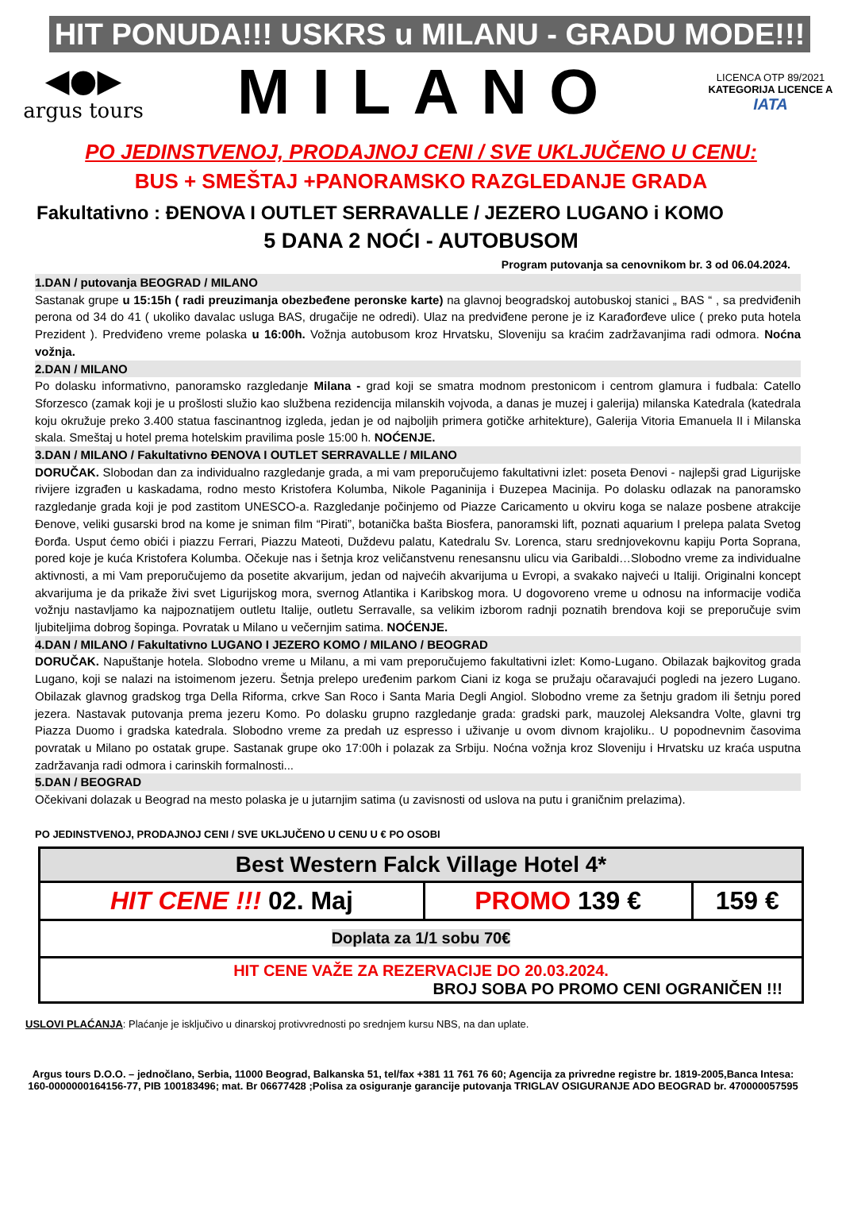HIT PONUDA!!! USKRS u MILANU - GRADU MODE!!!
◀●▶
argus tours
MILANO
LICENCA OTP 89/2021
KATEGORIJA LICENCE A
IATA
PO JEDINSTVENOJ, PRODAJNOJ CENI / SVE UKLJUČENO U CENU:
BUS + SMEŠTAJ +PANORAMSKO RAZGLEDANJE GRADA
Fakultativno : ĐENOVA I OUTLET SERRAVALLE / JEZERO LUGANO i KOMO
5 DANA 2 NOĆI - AUTOBUSOM
Program putovanja sa cenovnikom br. 3 od 06.04.2024.
1.DAN / putovanja BEOGRAD / MILANO
Sastanak grupe u 15:15h ( radi preuzimanja obezbeđene peronske karte) na glavnoj beogradskoj autobuskoj stanici „ BAS “ , sa predviđenih perona od 34 do 41 ( ukoliko davalac usluga BAS, drugačije ne odredi). Ulaz na predviđene perone je iz Karađorđeve ulice ( preko puta hotela Prezident ). Predviđeno vreme polaska u 16:00h. Vožnja autobusom kroz Hrvatsku, Sloveniju sa kraćim zadržavanjima radi odmora. Noćna vožnja.
2.DAN / MILANO
Po dolasku informativno, panoramsko razgledanje Milana - grad koji se smatra modnom prestonicom i centrom glamura i fudbala: Catello Sforzesco (zamak koji je u prošlosti služio kao službena rezidencija milanskih vojvoda, a danas je muzej i galerija) milanska Katedrala (katedrala koju okružuje preko 3.400 statua fascinantnog izgleda, jedan je od najboljih primera gotičke arhitekture), Galerija Vitoria Emanuela II i Milanska skala. Smeštaj u hotel prema hotelskim pravilima posle 15:00 h. NOĆENJE.
3.DAN / MILANO / Fakultativno ĐENOVA I OUTLET SERRAVALLE / MILANO
DORUČAK. Slobodan dan za individualno razgledanje grada, a mi vam preporučujemo fakultativni izlet: poseta Đenovi - najlepši grad Ligurijske rivijere izgrađen u kaskadama, rodno mesto Kristofera Kolumba, Nikole Paganinija i Đuzepea Macinija. Po dolasku odlazak na panoramsko razgledanje grada koji je pod zastitom UNESCO-a. Razgledanje počinjemo od Piazze Caricamento u okviru koga se nalaze posbene atrakcije Đenove, veliki gusarski brod na kome je sniman film “Pirati”, botanička bašta Biosfera, panoramski lift, poznati aquarium I prelepa palata Svetog Đorđa. Usput ćemo obići i piazzu Ferrari, Piazzu Mateoti, Duždevu palatu, Katedralu Sv. Lorenca, staru srednjovekovnu kapiju Porta Soprana, pored koje je kuća Kristofera Kolumba. Očekuje nas i šetnja kroz veličanstvenu renesansnu ulicu via Garibaldi…Slobodno vreme za individualne aktivnosti, a mi Vam preporučujemo da posetite akvarijum, jedan od najvećih akvarijuma u Evropi, a svakako najveći u Italiji. Originalni koncept akvarijuma je da prikaže živi svet Ligurijskog mora, svernog Atlantika i Karibskog mora. U dogovoreno vreme u odnosu na informacije vodiča vožnju nastavljamo ka najpoznatijem outletu Italije, outletu Serravalle, sa velikim izborom radnji poznatih brendova koji se preporučuje svim ljubiteljima dobrog šopinga. Povratak u Milano u večernjim satima. NOĆENJE.
4.DAN / MILANO / Fakultativno LUGANO I JEZERO KOMO / MILANO / BEOGRAD
DORUČAK. Napuštanje hotela. Slobodno vreme u Milanu, a mi vam preporučujemo fakultativni izlet: Komo-Lugano. Obilazak bajkovitog grada Lugano, koji se nalazi na istoimenom jezeru. Šetnja prelepo uređenim parkom Ciani iz koga se pružaju očaravajući pogledi na jezero Lugano. Obilazak glavnog gradskog trga Della Riforma, crkve San Roco i Santa Maria Degli Angiol. Slobodno vreme za šetnju gradom ili šetnju pored jezera. Nastavak putovanja prema jezeru Komo. Po dolasku grupno razgledanje grada: gradski park, mauzolej Aleksandra Volte, glavni trg Piazza Duomo i gradska katedrala. Slobodno vreme za predah uz espresso i uživanje u ovom divnom krajoliku.. U popodnevnim časovima povratak u Milano po ostatak grupe. Sastanak grupe oko 17:00h i polazak za Srbiju. Noćna vožnja kroz Sloveniju i Hrvatsku uz kraća usputna zadržavanja radi odmora i carinskih formalnosti...
5.DAN / BEOGRAD
Očekivani dolazak u Beograd na mesto polaska je u jutarnjim satima (u zavisnosti od uslova na putu i graničnim prelazima).
PO JEDINSTVENOJ, PRODAJNOJ CENI / SVE UKLJUČENO U CENU U € PO OSOBI
| Best Western Falck Village Hotel 4* | | |
| HIT CENE !!! 02. Maj | PROMO 139 € | 159 € |
| Doplata za 1/1 sobu 70€ | | |
| HIT CENE VAŽE ZA REZERVACIJE DO 20.03.2024. BROJ SOBA PO PROMO CENI OGRANIČEN !!! | | |
USLOVI PLAĆANJA: Plaćanje je isključivo u dinarskoj protivvrednosti po srednjem kursu NBS, na dan uplate.
Argus tours D.O.O. – jednočlano, Serbia, 11000 Beograd, Balkanska 51, tel/fax +381 11 761 76 60; Agencija za privredne registre br. 1819-2005,Banca Intesa: 160-0000000164156-77, PIB 100183496; mat. Br 06677428 ;Polisa za osiguranje garancije putovanja TRIGLAV OSIGURANJE ADO BEOGRAD br. 470000057595